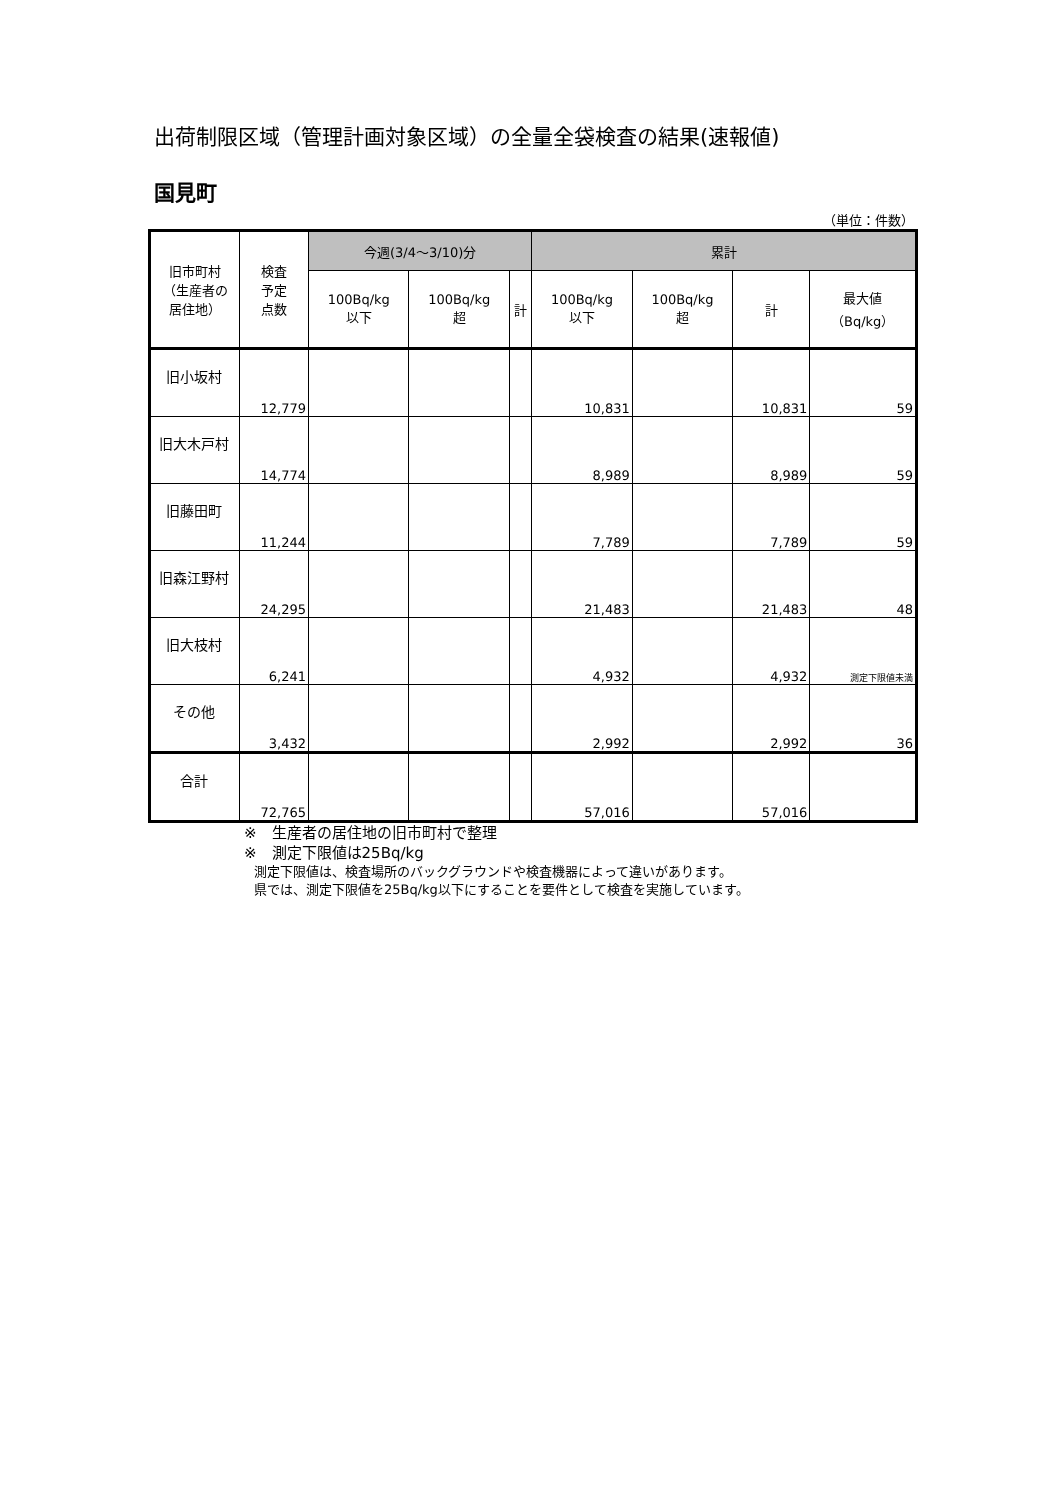出荷制限区域（管理計画対象区域）の全量全袋検査の結果(速報値)
国見町
（単位：件数）
| 旧市町村 （生産者の 居住地） | 検査 予定 点数 | 今週(3/4～3/10)分 | | | 累計 | | | |
| --- | --- | --- | --- | --- | --- | --- | --- | --- |
| | | 100Bq/kg 以下 | 100Bq/kg 超 | 計 | 100Bq/kg 以下 | 100Bq/kg 超 | 計 | 最大値 （Bq/kg） |
| 旧小坂村 | 12,779 | | | | 10,831 | | 10,831 | 59 |
| 旧大木戸村 | 14,774 | | | | 8,989 | | 8,989 | 59 |
| 旧藤田町 | 11,244 | | | | 7,789 | | 7,789 | 59 |
| 旧森江野村 | 24,295 | | | | 21,483 | | 21,483 | 48 |
| 旧大枝村 | 6,241 | | | | 4,932 | | 4,932 | 測定下限値未満 |
| その他 | 3,432 | | | | 2,992 | | 2,992 | 36 |
| 合計 | 72,765 | | | | 57,016 | | 57,016 | |
※　生産者の居住地の旧市町村で整理
※　測定下限値は25Bq/kg
測定下限値は、検査場所のバックグラウンドや検査機器によって違いがあります。
県では、測定下限値を25Bq/kg以下にすることを要件として検査を実施しています。